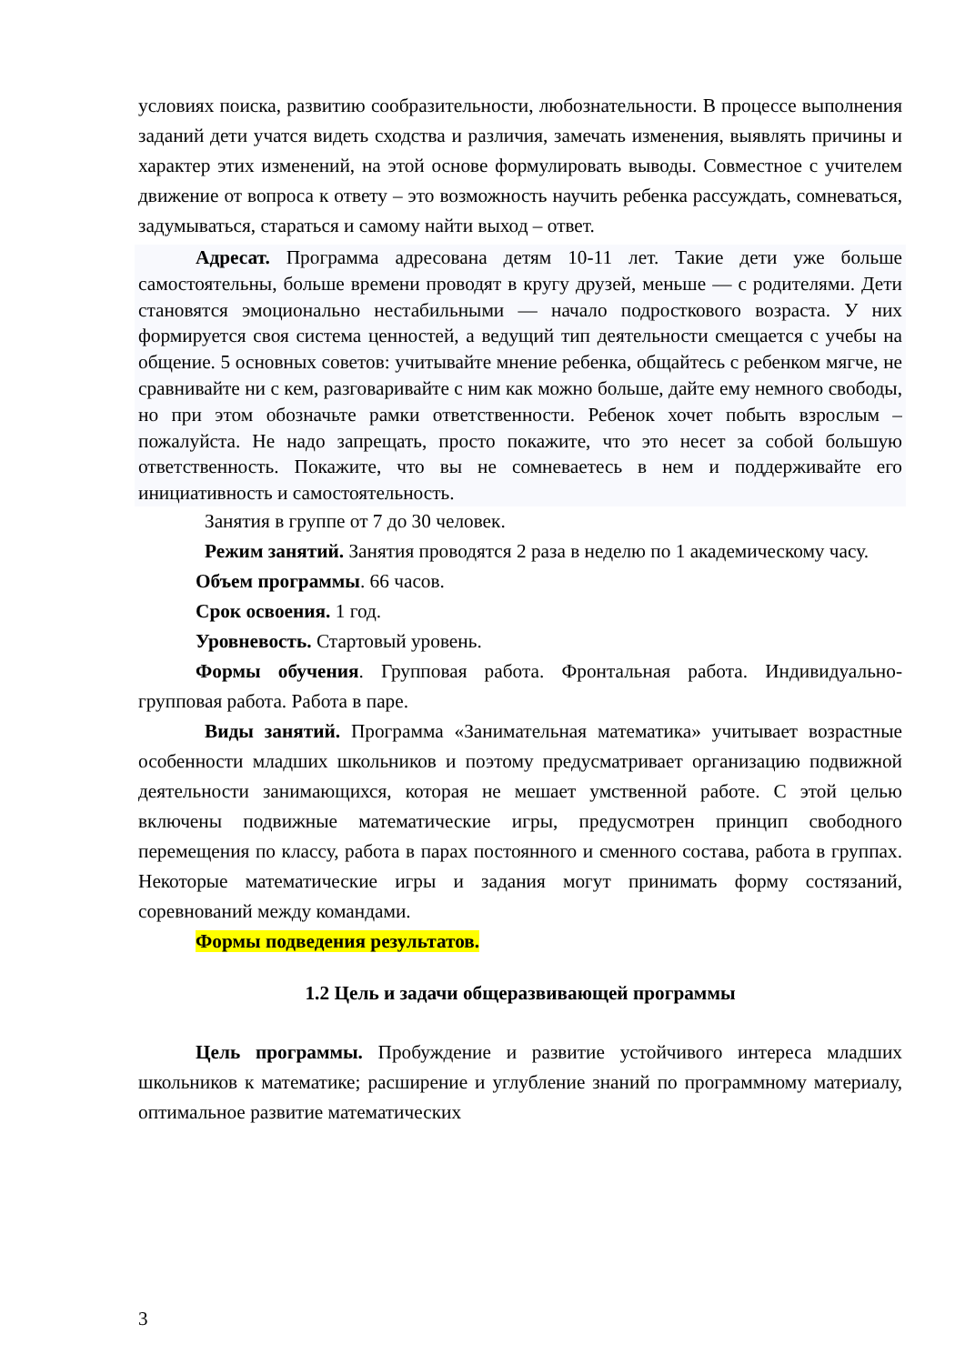условиях поиска, развитию сообразительности, любознательности. В процессе выполнения заданий дети учатся видеть сходства и различия, замечать изменения, выявлять причины и характер этих изменений, на этой основе формулировать выводы. Совместное с учителем движение от вопроса к ответу – это возможность научить ребенка рассуждать, сомневаться, задумываться, стараться и самому найти выход – ответ.
Адресат. Программа адресована детям 10-11 лет. Такие дети уже больше самостоятельны, больше времени проводят в кругу друзей, меньше — с родителями. Дети становятся эмоционально нестабильными — начало подросткового возраста. У них формируется своя система ценностей, а ведущий тип деятельности смещается с учебы на общение. 5 основных советов: учитывайте мнение ребенка, общайтесь с ребенком мягче, не сравнивайте ни с кем, разговаривайте с ним как можно больше, дайте ему немного свободы, но при этом обозначьте рамки ответственности. Ребенок хочет побыть взрослым – пожалуйста. Не надо запрещать, просто покажите, что это несет за собой большую ответственность. Покажите, что вы не сомневаетесь в нем и поддерживайте его инициативность и самостоятельность.
Занятия в группе от 7 до 30 человек.
Режим занятий. Занятия проводятся 2 раза в неделю по 1 академическому часу.
Объем программы. 66 часов.
Срок освоения. 1 год.
Уровневость. Стартовый уровень.
Формы обучения. Групповая работа. Фронтальная работа. Индивидуально-групповая работа. Работа в паре.
Виды занятий. Программа «Занимательная математика» учитывает возрастные особенности младших школьников и поэтому предусматривает организацию подвижной деятельности занимающихся, которая не мешает умственной работе. С этой целью включены подвижные математические игры, предусмотрен принцип свободного перемещения по классу, работа в парах постоянного и сменного состава, работа в группах. Некоторые математические игры и задания могут принимать форму состязаний, соревнований между командами.
Формы подведения результатов.
1.2 Цель и задачи общеразвивающей программы
Цель программы. Пробуждение и развитие устойчивого интереса младших школьников к математике; расширение и углубление знаний по программному материалу, оптимальное развитие математических
3